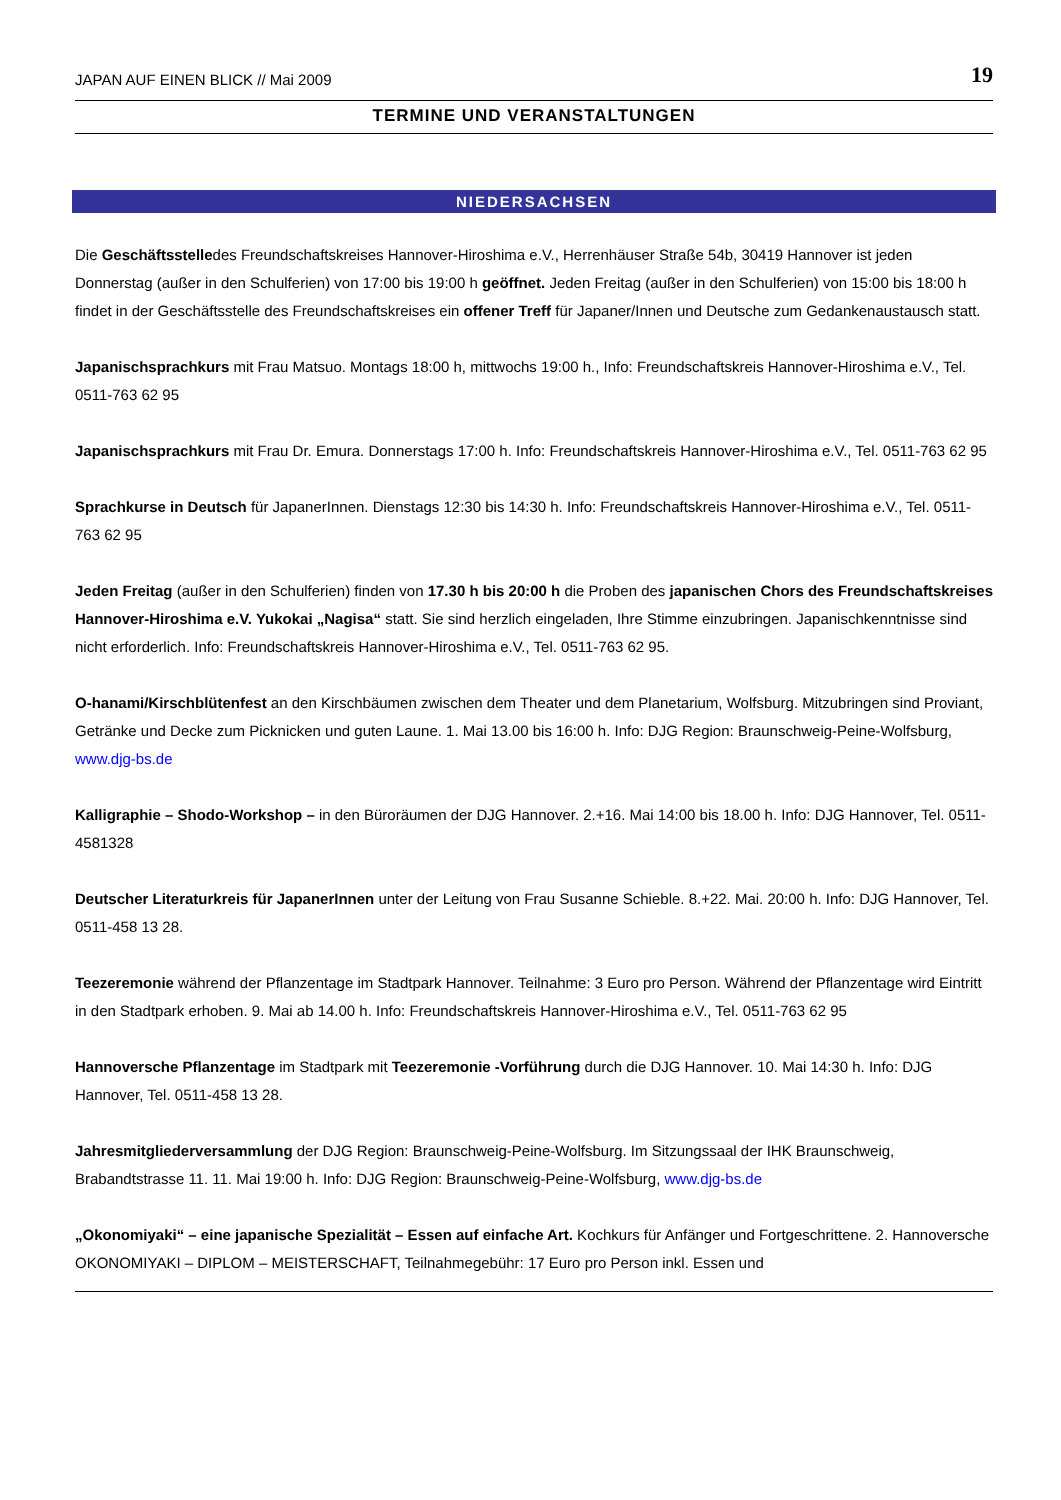JAPAN AUF EINEN BLICK // Mai 2009 19
TERMINE UND VERANSTALTUNGEN
NIEDERSACHSEN
Die Geschäftsstelledes Freundschaftskreises Hannover-Hiroshima e.V., Herrenhäuser Straße 54b, 30419 Hannover ist jeden Donnerstag (außer in den Schulferien) von 17:00 bis 19:00 h geöffnet. Jeden Freitag (außer in den Schulferien) von 15:00 bis 18:00 h findet in der Geschäftsstelle des Freundschaftskreises ein offener Treff für Japaner/Innen und Deutsche zum Gedankenaustausch statt.
Japanischsprachkurs mit Frau Matsuo. Montags 18:00 h, mittwochs 19:00 h., Info: Freundschaftskreis Hannover-Hiroshima e.V., Tel. 0511-763 62 95
Japanischsprachkurs mit Frau Dr. Emura. Donnerstags 17:00 h. Info: Freundschaftskreis Hannover-Hiroshima e.V., Tel. 0511-763 62 95
Sprachkurse in Deutsch für JapanerInnen. Dienstags 12:30 bis 14:30 h. Info: Freundschaftskreis Hannover-Hiroshima e.V., Tel. 0511-763 62 95
Jeden Freitag (außer in den Schulferien) finden von 17.30 h bis 20:00 h die Proben des japanischen Chors des Freundschaftskreises Hannover-Hiroshima e.V. Yukokai „Nagisa“ statt. Sie sind herzlich eingeladen, Ihre Stimme einzubringen. Japanischkenntnisse sind nicht erforderlich. Info: Freundschaftskreis Hannover-Hiroshima e.V., Tel. 0511-763 62 95.
O-hanami/Kirschblütenfest an den Kirschbäumen zwischen dem Theater und dem Planetarium, Wolfsburg. Mitzubringen sind Proviant, Getränke und Decke zum Picknicken und guten Laune. 1. Mai 13.00 bis 16:00 h. Info: DJG Region: Braunschweig-Peine-Wolfsburg, www.djg-bs.de
Kalligraphie – Shodo-Workshop – in den Büroräumen der DJG Hannover. 2.+16. Mai 14:00 bis 18.00 h. Info: DJG Hannover, Tel. 0511-4581328
Deutscher Literaturkreis für JapanerInnen unter der Leitung von Frau Susanne Schieble. 8.+22. Mai. 20:00 h. Info: DJG Hannover, Tel. 0511-458 13 28.
Teezeremonie während der Pflanzentage im Stadtpark Hannover. Teilnahme: 3 Euro pro Person. Während der Pflanzentage wird Eintritt in den Stadtpark erhoben. 9. Mai ab 14.00 h. Info: Freundschaftskreis Hannover-Hiroshima e.V., Tel. 0511-763 62 95
Hannoversche Pflanzentage im Stadtpark mit Teezeremonie -Vorführung durch die DJG Hannover. 10. Mai 14:30 h. Info: DJG Hannover, Tel. 0511-458 13 28.
Jahresmitgliederversammlung der DJG Region: Braunschweig-Peine-Wolfsburg. Im Sitzungssaal der IHK Braunschweig, Brabandtstrasse 11. 11. Mai 19:00 h. Info: DJG Region: Braunschweig-Peine-Wolfsburg, www.djg-bs.de
„Okonomiyaki“ – eine japanische Spezialität – Essen auf einfache Art. Kochkurs für Anfänger und Fortgeschrittene. 2. Hannoversche OKONOMIYAKI – DIPLOM – MEISTERSCHAFT, Teilnahmegebühr: 17 Euro pro Person inkl. Essen und